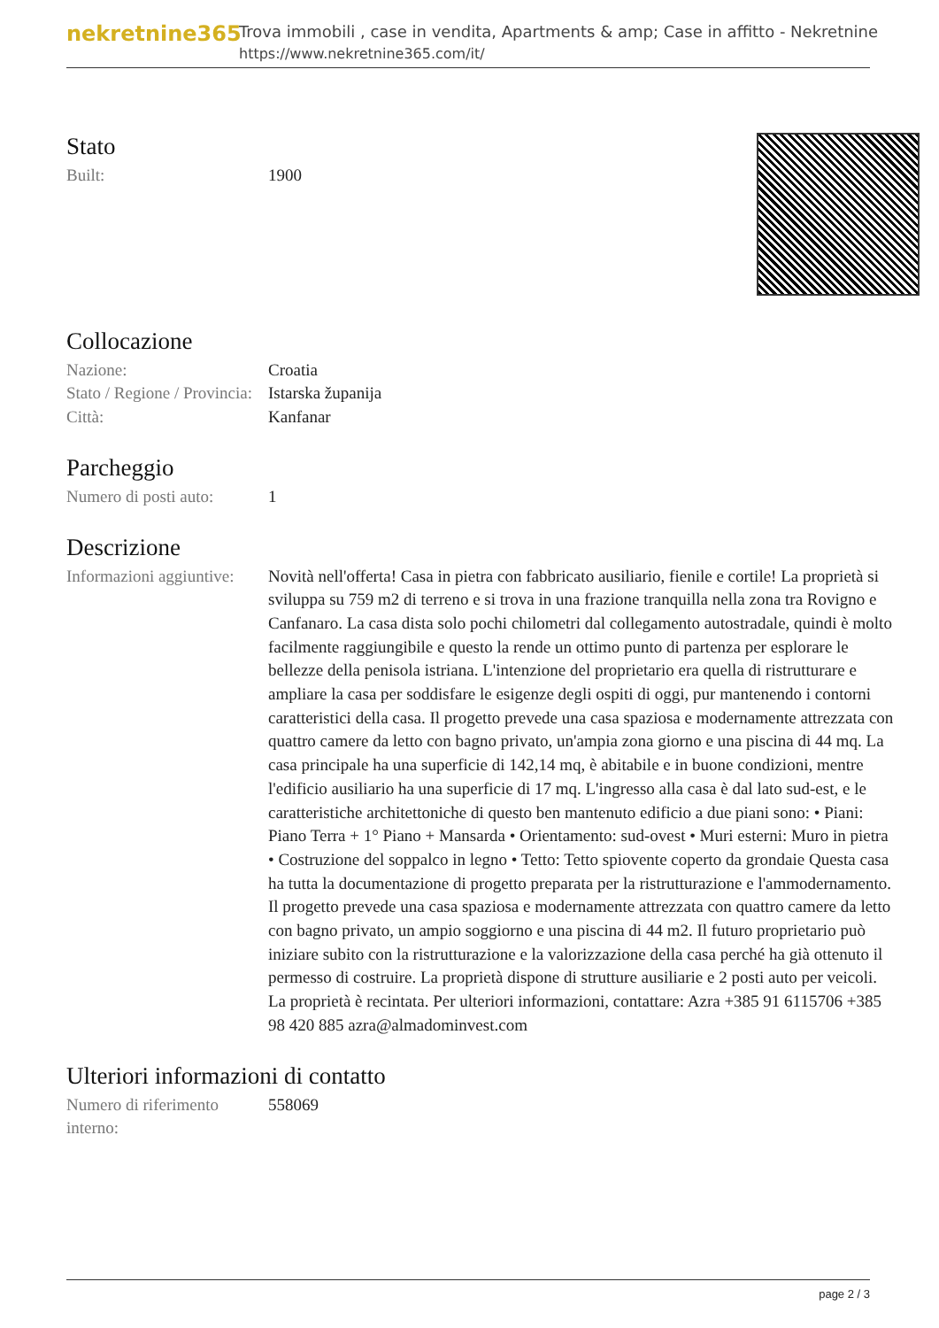nekretnine365
Trova immobili , case in vendita, Apartments & amp; Case in affitto - Nekretnine
https://www.nekretnine365.com/it/
Stato
| Built: | 1900 |
Collocazione
| Nazione: | Croatia |
| Stato / Regione / Provincia: | Istarska županija |
| Città: | Kanfanar |
Parcheggio
| Numero di posti auto: | 1 |
Descrizione
| Informazioni aggiuntive: | Novità nell'offerta! Casa in pietra con fabbricato ausiliario, fienile e cortile! La proprietà si sviluppa su 759 m2 di terreno e si trova in una frazione tranquilla nella zona tra Rovigno e Canfanaro. La casa dista solo pochi chilometri dal collegamento autostradale, quindi è molto facilmente raggiungibile e questo la rende un ottimo punto di partenza per esplorare le bellezze della penisola istriana. L'intenzione del proprietario era quella di ristrutturare e ampliare la casa per soddisfare le esigenze degli ospiti di oggi, pur mantenendo i contorni caratteristici della casa. Il progetto prevede una casa spaziosa e modernamente attrezzata con quattro camere da letto con bagno privato, un'ampia zona giorno e una piscina di 44 mq. La casa principale ha una superficie di 142,14 mq, è abitabile e in buone condizioni, mentre l'edificio ausiliario ha una superficie di 17 mq. L'ingresso alla casa è dal lato sud-est, e le caratteristiche architettoniche di questo ben mantenuto edificio a due piani sono: • Piani: Piano Terra + 1° Piano + Mansarda • Orientamento: sud-ovest • Muri esterni: Muro in pietra • Costruzione del soppalco in legno • Tetto: Tetto spiovente coperto da grondaie Questa casa ha tutta la documentazione di progetto preparata per la ristrutturazione e l'ammodernamento. Il progetto prevede una casa spaziosa e modernamente attrezzata con quattro camere da letto con bagno privato, un ampio soggiorno e una piscina di 44 m2. Il futuro proprietario può iniziare subito con la ristrutturazione e la valorizzazione della casa perché ha già ottenuto il permesso di costruire. La proprietà dispone di strutture ausiliarie e 2 posti auto per veicoli. La proprietà è recintata. Per ulteriori informazioni, contattare: Azra +385 91 6115706 +385 98 420 885 azra@almadominvest.com |
Ulteriori informazioni di contatto
| Numero di riferimento interno: | 558069 |
page 2 / 3